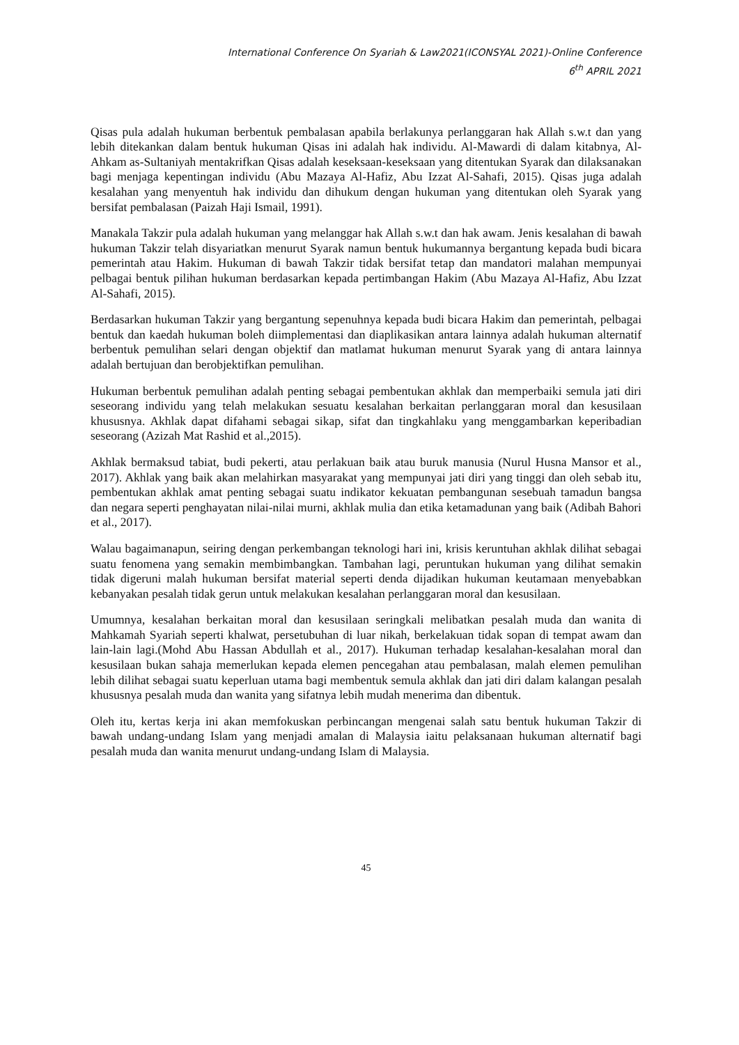International Conference On Syariah & Law2021(ICONSYAL 2021)-Online Conference
6<sup>th</sup> APRIL 2021
Qisas pula adalah hukuman berbentuk pembalasan apabila berlakunya perlanggaran hak Allah s.w.t dan yang lebih ditekankan dalam bentuk hukuman Qisas ini adalah hak individu. Al-Mawardi di dalam kitabnya, Al-Ahkam as-Sultaniyah mentakrifkan Qisas adalah keseksaan-keseksaan yang ditentukan Syarak dan dilaksanakan bagi menjaga kepentingan individu (Abu Mazaya Al-Hafiz, Abu Izzat Al-Sahafi, 2015). Qisas juga adalah kesalahan yang menyentuh hak individu dan dihukum dengan hukuman yang ditentukan oleh Syarak yang bersifat pembalasan (Paizah Haji Ismail, 1991).
Manakala Takzir pula adalah hukuman yang melanggar hak Allah s.w.t dan hak awam. Jenis kesalahan di bawah hukuman Takzir telah disyariatkan menurut Syarak namun bentuk hukumannya bergantung kepada budi bicara pemerintah atau Hakim. Hukuman di bawah Takzir tidak bersifat tetap dan mandatori malahan mempunyai pelbagai bentuk pilihan hukuman berdasarkan kepada pertimbangan Hakim (Abu Mazaya Al-Hafiz, Abu Izzat Al-Sahafi, 2015).
Berdasarkan hukuman Takzir yang bergantung sepenuhnya kepada budi bicara Hakim dan pemerintah, pelbagai bentuk dan kaedah hukuman boleh diimplementasi dan diaplikasikan antara lainnya adalah hukuman alternatif berbentuk pemulihan selari dengan objektif dan matlamat hukuman menurut Syarak yang di antara lainnya adalah bertujuan dan berobjektifkan pemulihan.
Hukuman berbentuk pemulihan adalah penting sebagai pembentukan akhlak dan memperbaiki semula jati diri seseorang individu yang telah melakukan sesuatu kesalahan berkaitan perlanggaran moral dan kesusilaan khususnya. Akhlak dapat difahami sebagai sikap, sifat dan tingkahlaku yang menggambarkan keperibadian seseorang (Azizah Mat Rashid et al.,2015).
Akhlak bermaksud tabiat, budi pekerti, atau perlakuan baik atau buruk manusia (Nurul Husna Mansor et al., 2017). Akhlak yang baik akan melahirkan masyarakat yang mempunyai jati diri yang tinggi dan oleh sebab itu, pembentukan akhlak amat penting sebagai suatu indikator kekuatan pembangunan sesebuah tamadun bangsa dan negara seperti penghayatan nilai-nilai murni, akhlak mulia dan etika ketamadunan yang baik (Adibah Bahori et al., 2017).
Walau bagaimanapun, seiring dengan perkembangan teknologi hari ini, krisis keruntuhan akhlak dilihat sebagai suatu fenomena yang semakin membimbangkan. Tambahan lagi, peruntukan hukuman yang dilihat semakin tidak digeruni malah hukuman bersifat material seperti denda dijadikan hukuman keutamaan menyebabkan kebanyakan pesalah tidak gerun untuk melakukan kesalahan perlanggaran moral dan kesusilaan.
Umumnya, kesalahan berkaitan moral dan kesusilaan seringkali melibatkan pesalah muda dan wanita di Mahkamah Syariah seperti khalwat, persetubuhan di luar nikah, berkelakuan tidak sopan di tempat awam dan lain-lain lagi.(Mohd Abu Hassan Abdullah et al., 2017). Hukuman terhadap kesalahan-kesalahan moral dan kesusilaan bukan sahaja memerlukan kepada elemen pencegahan atau pembalasan, malah elemen pemulihan lebih dilihat sebagai suatu keperluan utama bagi membentuk semula akhlak dan jati diri dalam kalangan pesalah khususnya pesalah muda dan wanita yang sifatnya lebih mudah menerima dan dibentuk.
Oleh itu, kertas kerja ini akan memfokuskan perbincangan mengenai salah satu bentuk hukuman Takzir di bawah undang-undang Islam yang menjadi amalan di Malaysia iaitu pelaksanaan hukuman alternatif bagi pesalah muda dan wanita menurut undang-undang Islam di Malaysia.
45